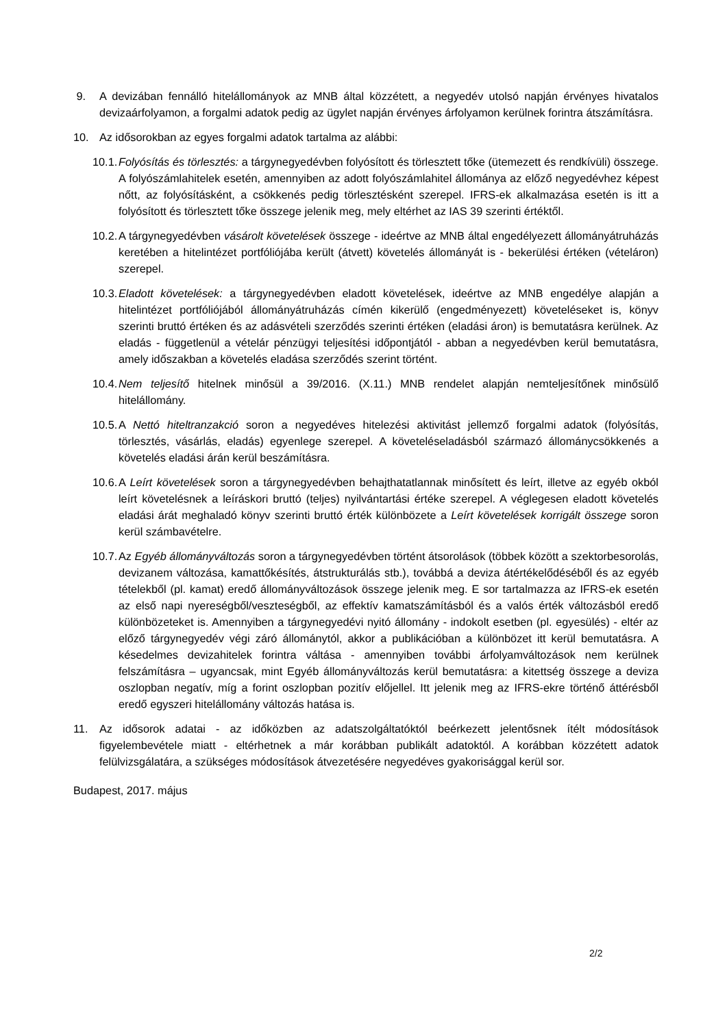9. A devizában fennálló hitelállományok az MNB által közzétett, a negyedév utolsó napján érvényes hivatalos devizaárfolyamon, a forgalmi adatok pedig az ügylet napján érvényes árfolyamon kerülnek forintra átszámításra.
10. Az idősorokban az egyes forgalmi adatok tartalma az alábbi:
10.1.
Folyósítás és törlesztés: a tárgynegyedévben folyósított és törlesztett tőke (ütemezett és rendkívüli) összege. A folyószámlahitelek esetén, amennyiben az adott folyószámlahitel állománya az előző negyedévhez képest nőtt, az folyósításként, a csökkenés pedig törlesztésként szerepel. IFRS-ek alkalmazása esetén is itt a folyósított és törlesztett tőke összege jelenik meg, mely eltérhet az IAS 39 szerinti értéktől.
10.2.
A tárgynegyedévben vásárolt követelések összege - ideértve az MNB által engedélyezett állományátruházás keretében a hitelintézet portfóliójába került (átvett) követelés állományát is - bekerülési értéken (vételáron) szerepel.
10.3.
Eladott követelések: a tárgynegyedévben eladott követelések, ideértve az MNB engedélye alapján a hitelintézet portfóliójából állományátruházás címén kikerülő (engedményezett) követeléseket is, könyv szerinti bruttó értéken és az adásvételi szerződés szerinti értéken (eladási áron) is bemutatásra kerülnek. Az eladás - függetlenül a vételár pénzügyi teljesítési időpontjától - abban a negyedévben kerül bemutatásra, amely időszakban a követelés eladása szerződés szerint történt.
10.4.
Nem teljesítő hitelnek minősül a 39/2016. (X.11.) MNB rendelet alapján nemteljesítőnek minősülő hitelállomány.
10.5.
A Nettó hiteltranzakció soron a negyedéves hitelezési aktivitást jellemző forgalmi adatok (folyósítás, törlesztés, vásárlás, eladás) egyenlege szerepel. A követeléseladásból származó állománycsökkenés a követelés eladási árán kerül beszámításra.
10.6.
A Leírt követelések soron a tárgynegyedévben behajthatatlannak minősített és leírt, illetve az egyéb okból leírt követelésnek a leíráskori bruttó (teljes) nyilvántartási értéke szerepel. A véglegesen eladott követelés eladási árát meghaladó könyv szerinti bruttó érték különbözete a Leírt követelések korrigált összege soron kerül számbavételre.
10.7.
Az Egyéb állományváltozás soron a tárgynegyedévben történt átsorolások (többek között a szektorbesorolás, devizanem változása, kamattőkésítés, átstrukturálás stb.), továbbá a deviza átértékelődéséből és az egyéb tételekből (pl. kamat) eredő állományváltozások összege jelenik meg. E sor tartalmazza az IFRS-ek esetén az első napi nyereségből/veszteségből, az effektív kamatszámításból és a valós érték változásból eredő különbözeteket is. Amennyiben a tárgynegyedévi nyitó állomány - indokolt esetben (pl. egyesülés) - eltér az előző tárgynegyedév végi záró állománytól, akkor a publikációban a különbözet itt kerül bemutatásra. A késedelmes devizahitelek forintra váltása - amennyiben további árfolyamváltozások nem kerülnek felszámításra – ugyancsak, mint Egyéb állományváltozás kerül bemutatásra: a kitettség összege a deviza oszlopban negatív, míg a forint oszlopban pozitív előjellel. Itt jelenik meg az IFRS-ekre történő áttérésből eredő egyszeri hitelállomány változás hatása is.
11. Az idősorok adatai - az időközben az adatszolgáltatóktól beérkezett jelentősnek ítélt módosítások figyelembevétele miatt - eltérhetnek a már korábban publikált adatoktól. A korábban közzétett adatok felülvizsgálatára, a szükséges módosítások átvezetésére negyedéves gyakorisággal kerül sor.
Budapest, 2017. május
2/2